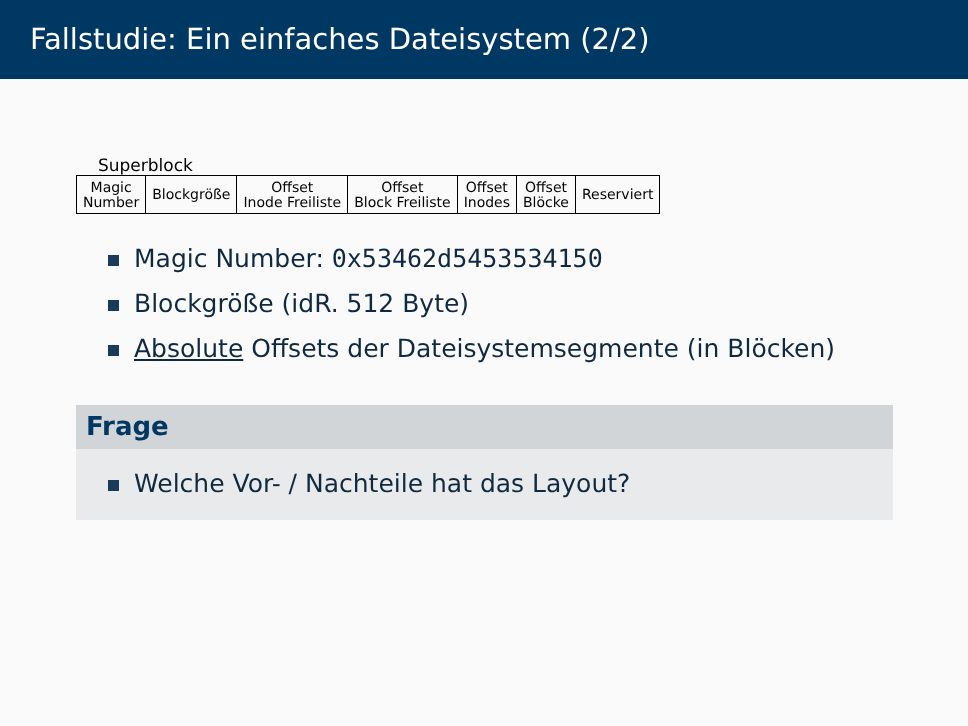Fallstudie: Ein einfaches Dateisystem (2/2)
Superblock
| Magic Number | Blockgröße | Offset Inode Freiliste | Offset Block Freiliste | Offset Inodes | Offset Blöcke | Reserviert |
Magic Number: 0x53462d5453534150
Blockgröße (idR. 512 Byte)
Absolute Offsets der Dateisystemsegmente (in Blöcken)
Frage
Welche Vor- / Nachteile hat das Layout?